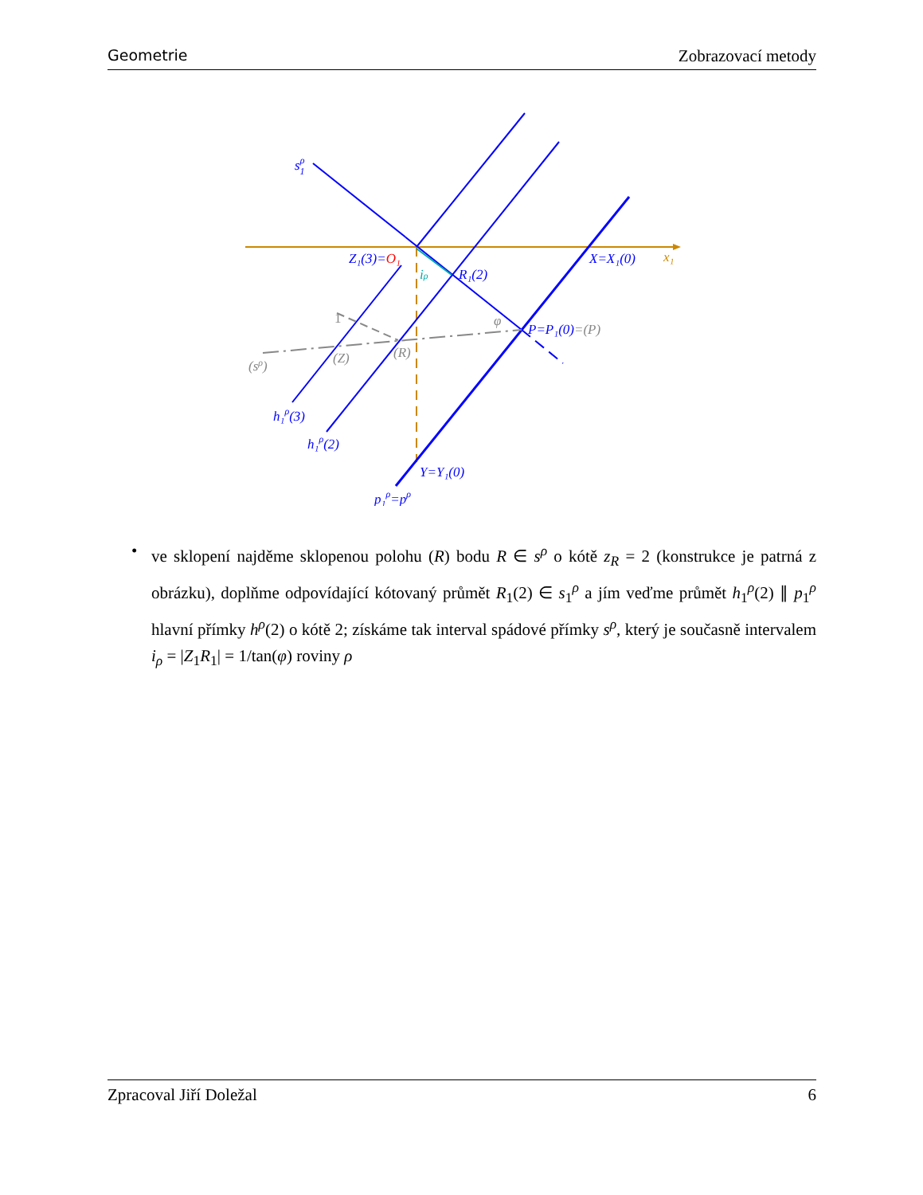Geometrie Zobrazovací metody
sρ1
Z₁(3)=O₁
R₁(2)
X=X₁(0)
x₁
iρ
φ
P=P₁(0)=(P)
1
(sρ)
(Z)
(R)
h₁ρ(3)
h₁ρ(2)
Y=Y₁(0)
p₁ρ=pρ
• ve sklopení najděme sklopenou polohu (R) bodu R ∈ s<sup>ρ</sup> o kótě z<sub>R</sub> = 2 (konstrukce je patrná z obrázku), doplňme odpovídající kótovaný průmět R<sub>1</sub>(2) ∈ s<sub>1</sub><sup>ρ</sup> a jím veďme průmět h<sub>1</sub><sup>ρ</sup>(2) ∥ p<sub>1</sub><sup>ρ</sup> hlavní přímky h<sup>ρ</sup>(2) o kótě 2; získáme tak interval spádové přímky s<sup>ρ</sup>, který je současně intervalem i<sub>ρ</sub> = |Z<sub>1</sub>R<sub>1</sub>| = 1/tan(φ) roviny ρ
Zpracoval Jiří Doležal 6